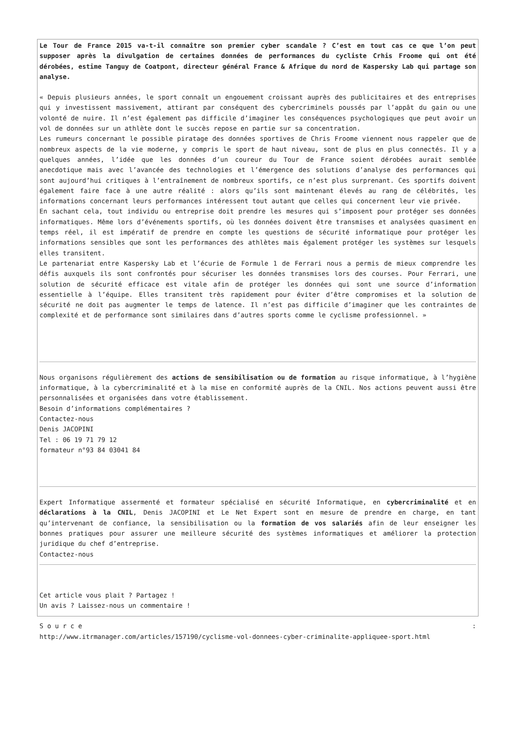Le Tour de France 2015 va-t-il connaître son premier cyber scandale ? C’est en tout cas ce que l’on peut supposer après la divulgation de certaines données de performances du cycliste Crhis Froome qui ont été dérobées, estime Tanguy de Coatpont, directeur général France & Afrique du nord de Kaspersky Lab qui partage son analyse.
« Depuis plusieurs années, le sport connaît un engouement croissant auprès des publicitaires et des entreprises qui y investissent massivement, attirant par conséquent des cybercriminels poussés par l’appât du gain ou une volonté de nuire. Il n’est également pas difficile d’imaginer les conséquences psychologiques que peut avoir un vol de données sur un athlète dont le succès repose en partie sur sa concentration.
Les rumeurs concernant le possible piratage des données sportives de Chris Froome viennent nous rappeler que de nombreux aspects de la vie moderne, y compris le sport de haut niveau, sont de plus en plus connectés. Il y a quelques années, l’idée que les données d’un coureur du Tour de France soient dérobées aurait semblée anecdotique mais avec l’avancée des technologies et l’émergence des solutions d’analyse des performances qui sont aujourd’hui critiques à l’entraînement de nombreux sportifs, ce n’est plus surprenant. Ces sportifs doivent également faire face à une autre réalité : alors qu’ils sont maintenant élevés au rang de célébrités, les informations concernant leurs performances intéressent tout autant que celles qui concernent leur vie privée.
En sachant cela, tout individu ou entreprise doit prendre les mesures qui s’imposent pour protéger ses données informatiques. Même lors d’événements sportifs, où les données doivent être transmises et analysées quasiment en temps réel, il est impératif de prendre en compte les questions de sécurité informatique pour protéger les informations sensibles que sont les performances des athlètes mais également protéger les systèmes sur lesquels elles transitent.
Le partenariat entre Kaspersky Lab et l’écurie de Formule 1 de Ferrari nous a permis de mieux comprendre les défis auxquels ils sont confrontés pour sécuriser les données transmises lors des courses. Pour Ferrari, une solution de sécurité efficace est vitale afin de protéger les données qui sont une source d’information essentielle à l’équipe. Elles transitent très rapidement pour éviter d’être compromises et la solution de sécurité ne doit pas augmenter le temps de latence. Il n’est pas difficile d’imaginer que les contraintes de complexité et de performance sont similaires dans d’autres sports comme le cyclisme professionnel. »
Nous organisons régulièrement des actions de sensibilisation ou de formation au risque informatique, à l’hygiène informatique, à la cybercriminalité et à la mise en conformité auprès de la CNIL. Nos actions peuvent aussi être personnalisées et organisées dans votre établissement.
Besoin d’informations complémentaires ?
Contactez-nous
Denis JACOPINI
Tel : 06 19 71 79 12
formateur n°93 84 03041 84
Expert Informatique assermenté et formateur spécialisé en sécurité Informatique, en cybercriminalité et en déclarations à la CNIL, Denis JACOPINI et Le Net Expert sont en mesure de prendre en charge, en tant qu’intervenant de confiance, la sensibilisation ou la formation de vos salariés afin de leur enseigner les bonnes pratiques pour assurer une meilleure sécurité des systèmes informatiques et améliorer la protection juridique du chef d’entreprise.
Contactez-nous
Cet article vous plait ? Partagez !
Un avis ? Laissez-nous un commentaire !
S o u r c e :
http://www.itrmanager.com/articles/157190/cyclisme-vol-donnees-cyber-criminalite-appliquee-sport.html